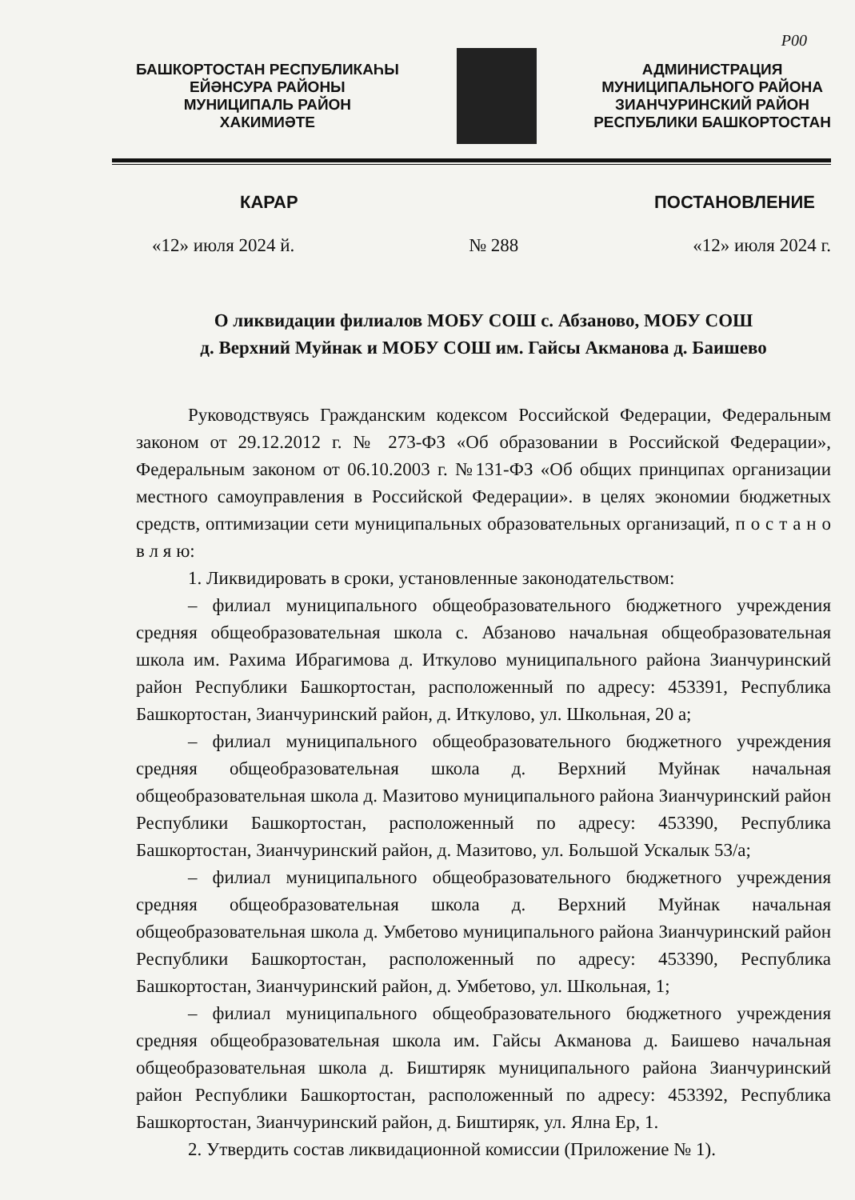Р00
БАШКОРТОСТАН РЕСПУБЛИКАҺЫ
ЕЙӘНСУРА РАЙОНЫ
МУНИЦИПАЛЬ РАЙОН
ХАКИМИӘТЕ
АДМИНИСТРАЦИЯ
МУНИЦИПАЛЬНОГО РАЙОНА
ЗИАНЧУРИНСКИЙ РАЙОН
РЕСПУБЛИКИ БАШКОРТОСТАН
КАРАР ПОСТАНОВЛЕНИЕ
«12» июля 2024 й. № 288 «12» июля 2024 г.
О ликвидации филиалов МОБУ СОШ с. Абзаново, МОБУ СОШ
д. Верхний Муйнак и МОБУ СОШ им. Гайсы Акманова д. Баишево
Руководствуясь Гражданским кодексом Российской Федерации, Федеральным законом от 29.12.2012 г. № 273-ФЗ «Об образовании в Российской Федерации», Федеральным законом от 06.10.2003 г. №131-ФЗ «Об общих принципах организации местного самоуправления в Российской Федерации». в целях экономии бюджетных средств, оптимизации сети муниципальных образовательных организаций, п о с т а н о в л я ю:
1. Ликвидировать в сроки, установленные законодательством:
– филиал муниципального общеобразовательного бюджетного учреждения средняя общеобразовательная школа с. Абзаново начальная общеобразовательная школа им. Рахима Ибрагимова д. Иткулово муниципального района Зианчуринский район Республики Башкортостан, расположенный по адресу: 453391, Республика Башкортостан, Зианчуринский район, д. Иткулово, ул. Школьная, 20 а;
– филиал муниципального общеобразовательного бюджетного учреждения средняя общеобразовательная школа д. Верхний Муйнак начальная общеобразовательная школа д. Мазитово муниципального района Зианчуринский район Республики Башкортостан, расположенный по адресу: 453390, Республика Башкортостан, Зианчуринский район, д. Мазитово, ул. Большой Ускалык 53/а;
– филиал муниципального общеобразовательного бюджетного учреждения средняя общеобразовательная школа д. Верхний Муйнак начальная общеобразовательная школа д. Умбетово муниципального района Зианчуринский район Республики Башкортостан, расположенный по адресу: 453390, Республика Башкортостан, Зианчуринский район, д. Умбетово, ул. Школьная, 1;
– филиал муниципального общеобразовательного бюджетного учреждения средняя общеобразовательная школа им. Гайсы Акманова д. Баишево начальная общеобразовательная школа д. Биштиряк муниципального района Зианчуринский район Республики Башкортостан, расположенный по адресу: 453392, Республика Башкортостан, Зианчуринский район, д. Биштиряк, ул. Ялна Ер, 1.
2. Утвердить состав ликвидационной комиссии (Приложение № 1).